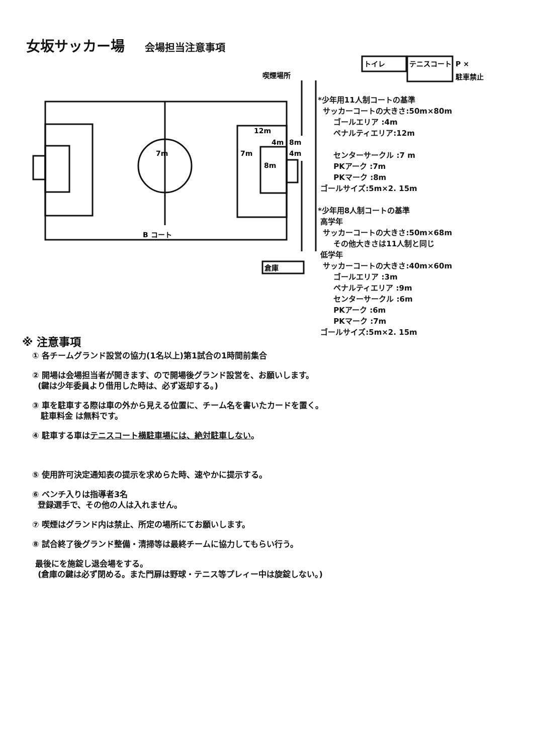女坂サッカー場 会場担当注意事項
7m
7m
12m
4m
8m
4m
8m
B コート
倉庫
喫煙場所
トイレ
テニスコート
P ×
駐車禁止
*少年用11人制コートの基準
サッカーコートの大きさ:50m×80m
ゴールエリア :4m
ペナルティエリア:12m
センターサークル :7 m
PKアーク :7m
PKマーク :8m
ゴールサイズ:5m×2. 15m
*少年用8人制コートの基準
高学年
サッカーコートの大きさ:50m×68m
その他大きさは11人制と同じ
低学年
サッカーコートの大きさ:40m×60m
ゴールエリア :3m
ペナルティエリア :9m
センターサークル :6m
PKアーク :6m
PKマーク :7m
ゴールサイズ:5m×2. 15m
※ 注意事項
① 各チームグランド設営の協力(1名以上)第1試合の1時間前集合
② 開場は会場担当者が開きます、ので開場後グランド設営を、お願いします。
(鍵は少年委員より借用した時は、必ず返却する。)
③ 車を駐車する際は車の外から見える位置に、チーム名を書いたカードを置く。
駐車料金 は無料です。
④ 駐車する車はテニスコート横駐車場には、絶対駐車しない。
⑤ 使用許可決定通知表の提示を求めらた時、速やかに提示する。
⑥ ベンチ入りは指導者3名
登録選手で、その他の人は入れません。
⑦ 喫煙はグランド内は禁止、所定の場所にてお願いします。
⑧ 試合終了後グランド整備・清掃等は最終チームに協力してもらい行う。
最後にを施錠し退会場をする。
(倉庫の鍵は必ず閉める。また門扉は野球・テニス等プレィー中は旋錠しない。)